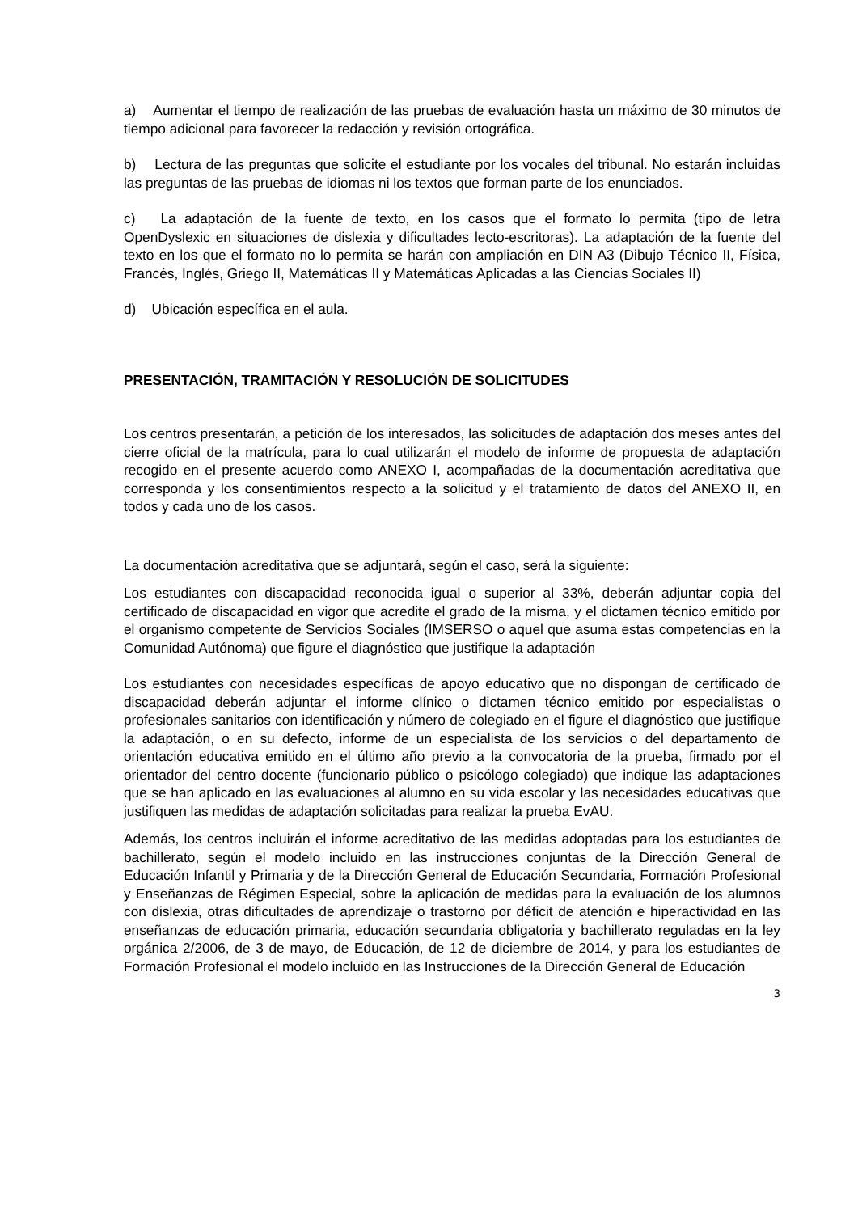a) Aumentar el tiempo de realización de las pruebas de evaluación hasta un máximo de 30 minutos de tiempo adicional para favorecer la redacción y revisión ortográfica.
b) Lectura de las preguntas que solicite el estudiante por los vocales del tribunal. No estarán incluidas las preguntas de las pruebas de idiomas ni los textos que forman parte de los enunciados.
c) La adaptación de la fuente de texto, en los casos que el formato lo permita (tipo de letra OpenDyslexic en situaciones de dislexia y dificultades lecto-escritoras). La adaptación de la fuente del texto en los que el formato no lo permita se harán con ampliación en DIN A3 (Dibujo Técnico II, Física, Francés, Inglés, Griego II, Matemáticas II y Matemáticas Aplicadas a las Ciencias Sociales II)
d) Ubicación específica en el aula.
PRESENTACIÓN, TRAMITACIÓN Y RESOLUCIÓN DE SOLICITUDES
Los centros presentarán, a petición de los interesados, las solicitudes de adaptación dos meses antes del cierre oficial de la matrícula, para lo cual utilizarán el modelo de informe de propuesta de adaptación recogido en el presente acuerdo como ANEXO I, acompañadas de la documentación acreditativa que corresponda y los consentimientos respecto a la solicitud y el tratamiento de datos del ANEXO II, en todos y cada uno de los casos.
La documentación acreditativa que se adjuntará, según el caso, será la siguiente:
Los estudiantes con discapacidad reconocida igual o superior al 33%, deberán adjuntar copia del certificado de discapacidad en vigor que acredite el grado de la misma, y el dictamen técnico emitido por el organismo competente de Servicios Sociales (IMSERSO o aquel que asuma estas competencias en la Comunidad Autónoma) que figure el diagnóstico que justifique la adaptación
Los estudiantes con necesidades específicas de apoyo educativo que no dispongan de certificado de discapacidad deberán adjuntar el informe clínico o dictamen técnico emitido por especialistas o profesionales sanitarios con identificación y número de colegiado en el figure el diagnóstico que justifique la adaptación, o en su defecto, informe de un especialista de los servicios o del departamento de orientación educativa emitido en el último año previo a la convocatoria de la prueba, firmado por el orientador del centro docente (funcionario público o psicólogo colegiado) que indique las adaptaciones que se han aplicado en las evaluaciones al alumno en su vida escolar y las necesidades educativas que justifiquen las medidas de adaptación solicitadas para realizar la prueba EvAU.
Además, los centros incluirán el informe acreditativo de las medidas adoptadas para los estudiantes de bachillerato, según el modelo incluido en las instrucciones conjuntas de la Dirección General de Educación Infantil y Primaria y de la Dirección General de Educación Secundaria, Formación Profesional y Enseñanzas de Régimen Especial, sobre la aplicación de medidas para la evaluación de los alumnos con dislexia, otras dificultades de aprendizaje o trastorno por déficit de atención e hiperactividad en las enseñanzas de educación primaria, educación secundaria obligatoria y bachillerato reguladas en la ley orgánica 2/2006, de 3 de mayo, de Educación, de 12 de diciembre de 2014, y para los estudiantes de Formación Profesional el modelo incluido en las Instrucciones de la Dirección General de Educación
3